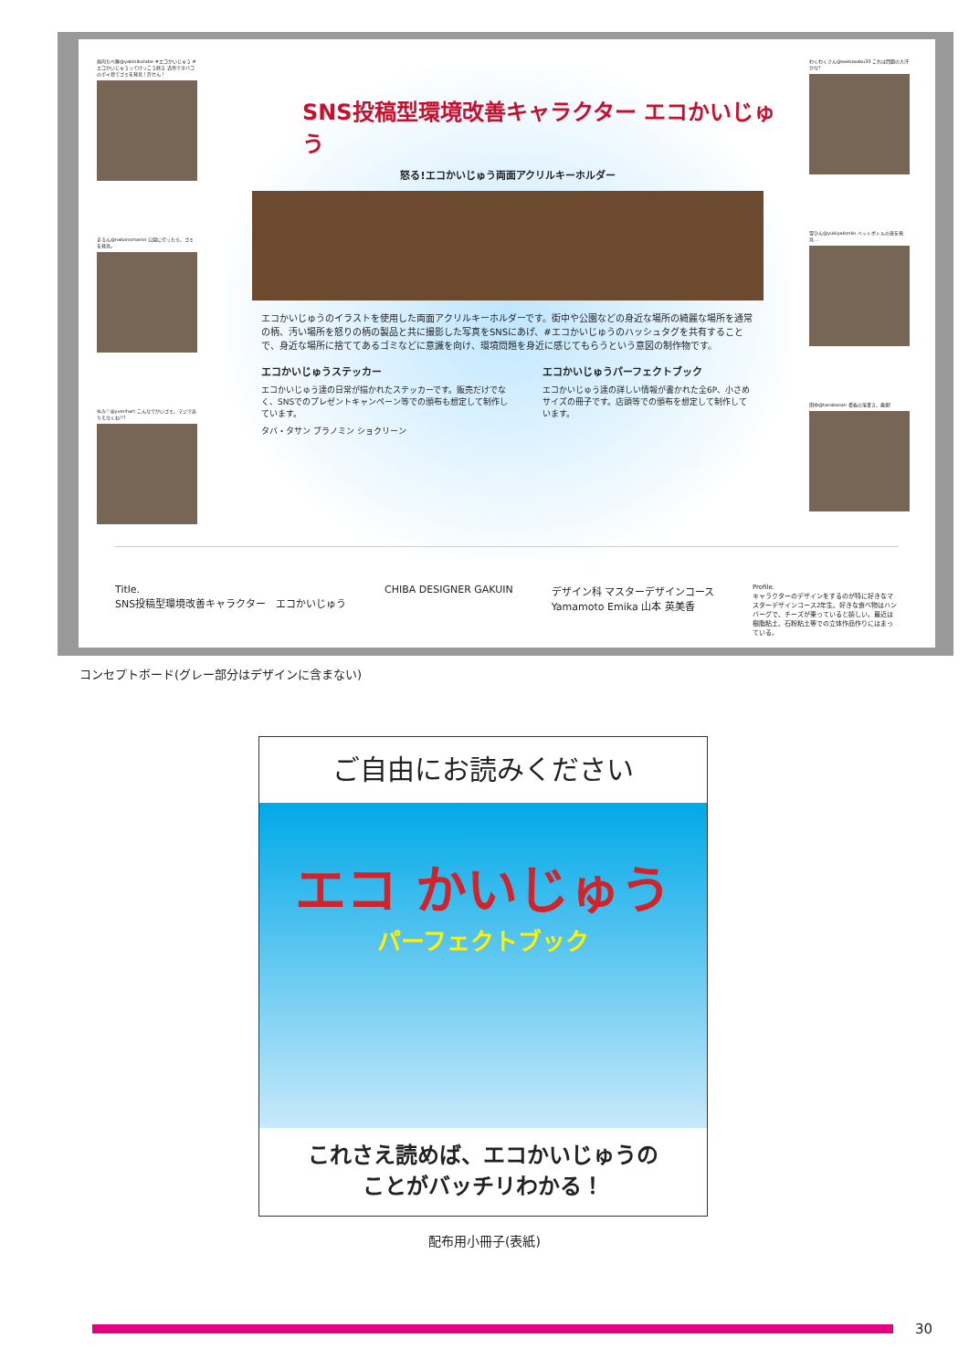焼肉たべ隊@yakinikutabe #エコかいじゅう #エコかいじゅうってけっこう怒る 近所でタバコのポイ捨てゴミを発見！許せん！
まるん@nakonomaron 公園に行ったら、ゴミを発見。
ゆみ♡@yumihart こんなでかいゴミ、マジでありえなくね!!?
わくわくさん@wakuwaku33 これは問題の大汗かな?
雪ひん@yukiyakonko ペットボトルの蓋を発見…
田中@tanakasan 看板の落書き、最悪!
SNS投稿型環境改善キャラクター エコかいじゅう
怒る!エコかいじゅう両面アクリルキーホルダー
エコかいじゅうのイラストを使用した両面アクリルキーホルダーです。街中や公園などの身近な場所の綺麗な場所を通常の柄、汚い場所を怒りの柄の製品と共に撮影した写真をSNSにあげ、#エコかいじゅうのハッシュタグを共有することで、身近な場所に捨ててあるゴミなどに意識を向け、環境問題を身近に感じてもらうという意図の制作物です。
エコかいじゅうステッカー
エコかいじゅう達の日常が描かれたステッカーです。販売だけでなく、SNSでのプレゼントキャンペーン等での頒布も想定して制作しています。
エコかいじゅうパーフェクトブック
エコかいじゅう達の詳しい情報が書かれた全6P、小さめサイズの冊子です。店頭等での頒布を想定して制作しています。
タバ・タサン ブラノミン ショクリーン
Title.
SNS投稿型環境改善キャラクター　エコかいじゅう
CHIBA DESIGNER GAKUIN デザイン科 マスターデザインコース
Yamamoto Emika 山本 英美香
Profile.
キャラクターのデザインをするのが特に好きなマスターデザインコース2年生。好きな食べ物はハンバーグで、チーズが乗っていると嬉しい。最近は樹脂粘土、石粉粘土等での立体作品作りにはまっている。
コンセプトボード(グレー部分はデザインに含まない)
ご自由にお読みください
エコ かいじゅう
パーフェクトブック
これさえ読めば、エコかいじゅうの
ことがバッチリわかる！
配布用小冊子(表紙)
30